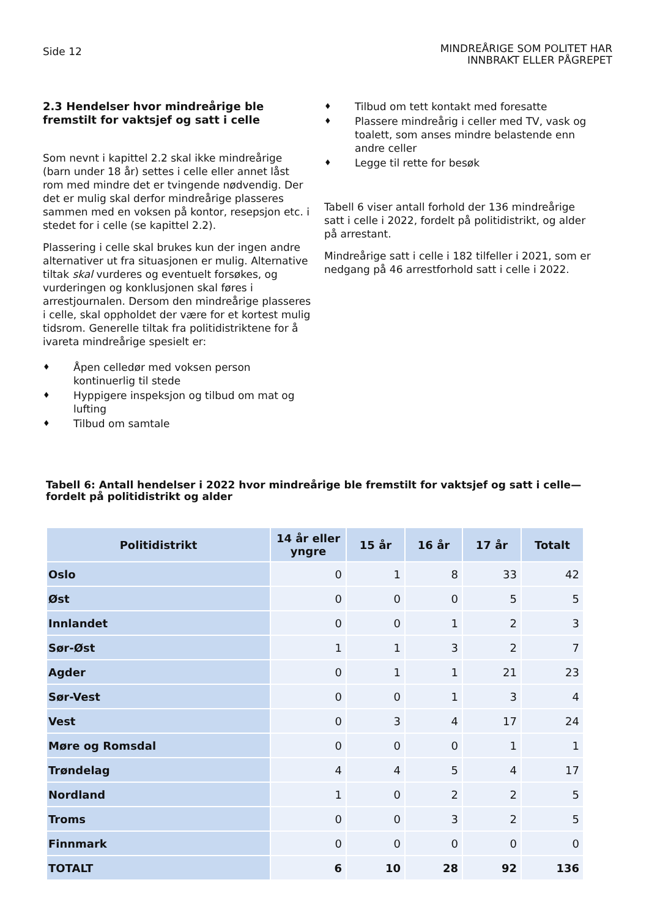Side 12
MINDREÅRIGE SOM POLITET HAR
INNBRAKT ELLER PÅGREPET
2.3 Hendelser hvor mindreårige ble fremstilt for vaktsjef og satt i celle
Som nevnt i kapittel 2.2 skal ikke mindreårige (barn under 18 år) settes i celle eller annet låst rom med mindre det er tvingende nødvendig. Der det er mulig skal derfor mindreårige plasseres sammen med en voksen på kontor, resepsjon etc. i stedet for i celle (se kapittel 2.2).
Plassering i celle skal brukes kun der ingen andre alternativer ut fra situasjonen er mulig. Alternative tiltak skal vurderes og eventuelt forsøkes, og vurderingen og konklusjonen skal føres i arrestjournalen. Dersom den mindreårige plasseres i celle, skal oppholdet der være for et kortest mulig tidsrom. Generelle tiltak fra politidistriktene for å ivareta mindreårige spesielt er:
♦ Åpen celledør med voksen person kontinuerlig til stede
♦ Hyppigere inspeksjon og tilbud om mat og lufting
♦ Tilbud om samtale
♦ Tilbud om tett kontakt med foresatte
♦ Plassere mindreårig i celler med TV, vask og toalett, som anses mindre belastende enn andre celler
♦ Legge til rette for besøk
Tabell 6 viser antall forhold der 136 mindreårige satt i celle i 2022, fordelt på politidistrikt, og alder på arrestant.
Mindreårige satt i celle i 182 tilfeller i 2021, som er nedgang på 46 arrestforhold satt i celle i 2022.
Tabell 6: Antall hendelser i 2022 hvor mindreårige ble fremstilt for vaktsjef og satt i celle— fordelt på politidistrikt og alder
| Politidistrikt | 14 år eller yngre | 15 år | 16 år | 17 år | Totalt |
| --- | --- | --- | --- | --- | --- |
| Oslo | 0 | 1 | 8 | 33 | 42 |
| Øst | 0 | 0 | 0 | 5 | 5 |
| Innlandet | 0 | 0 | 1 | 2 | 3 |
| Sør-Øst | 1 | 1 | 3 | 2 | 7 |
| Agder | 0 | 1 | 1 | 21 | 23 |
| Sør-Vest | 0 | 0 | 1 | 3 | 4 |
| Vest | 0 | 3 | 4 | 17 | 24 |
| Møre og Romsdal | 0 | 0 | 0 | 1 | 1 |
| Trøndelag | 4 | 4 | 5 | 4 | 17 |
| Nordland | 1 | 0 | 2 | 2 | 5 |
| Troms | 0 | 0 | 3 | 2 | 5 |
| Finnmark | 0 | 0 | 0 | 0 | 0 |
| TOTALT | 6 | 10 | 28 | 92 | 136 |